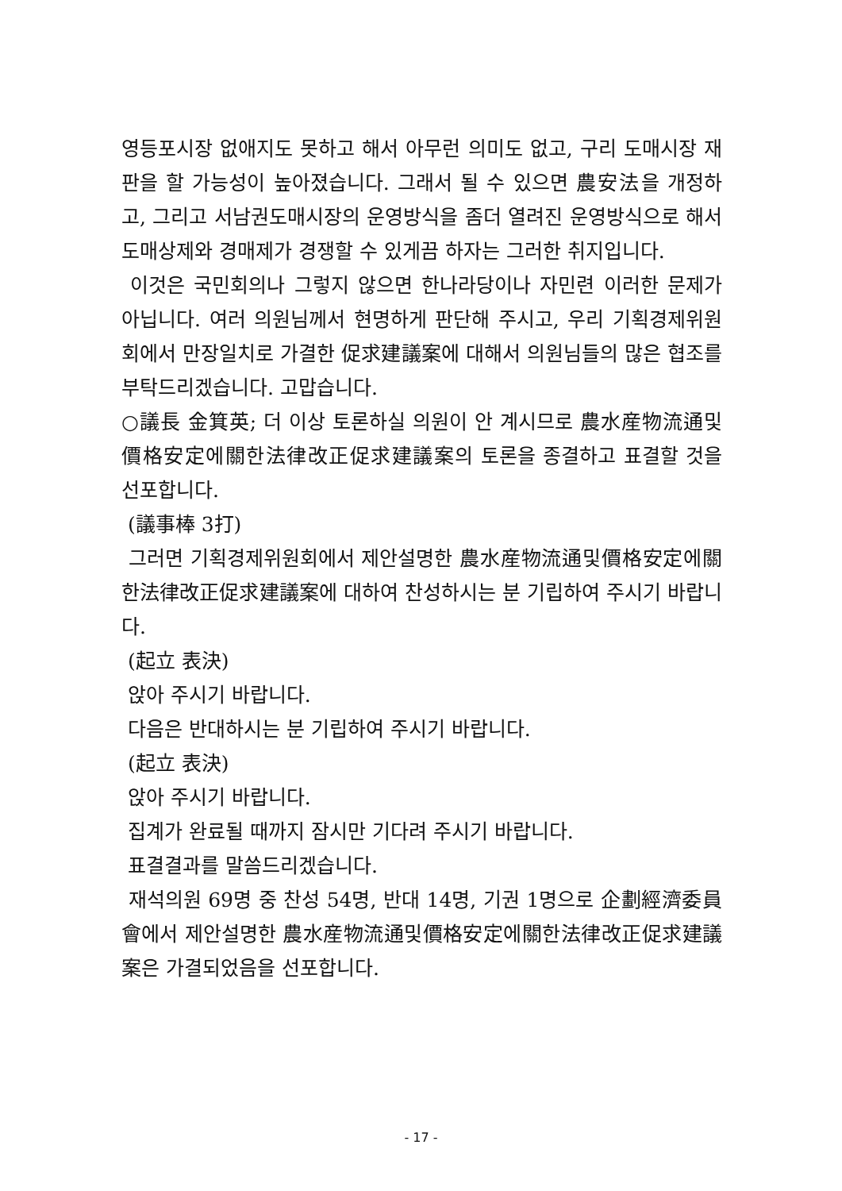영등포시장 없애지도 못하고 해서 아무런 의미도 없고, 구리 도매시장 재판을 할 가능성이 높아졌습니다. 그래서 될 수 있으면 農安法을 개정하고, 그리고 서남권도매시장의 운영방식을 좀더 열려진 운영방식으로 해서 도매상제와 경매제가 경쟁할 수 있게끔 하자는 그러한 취지입니다.
이것은 국민회의나 그렇지 않으면 한나라당이나 자민련 이러한 문제가 아닙니다. 여러 의원님께서 현명하게 판단해 주시고, 우리 기획경제위원회에서 만장일치로 가결한 促求建議案에 대해서 의원님들의 많은 협조를 부탁드리겠습니다. 고맙습니다.
○議長 金箕英; 더 이상 토론하실 의원이 안 계시므로 農水産物流通및價格安定에關한法律改正促求建議案의 토론을 종결하고 표결할 것을 선포합니다.
(議事棒 3打)
그러면 기획경제위원회에서 제안설명한 農水産物流通및價格安定에關한法律改正促求建議案에 대하여 찬성하시는 분 기립하여 주시기 바랍니다.
(起立 表決)
앉아 주시기 바랍니다.
다음은 반대하시는 분 기립하여 주시기 바랍니다.
(起立 表決)
앉아 주시기 바랍니다.
집계가 완료될 때까지 잠시만 기다려 주시기 바랍니다.
표결결과를 말씀드리겠습니다.
재석의원 69명 중 찬성 54명, 반대 14명, 기권 1명으로 企劃經濟委員會에서 제안설명한 農水産物流通및價格安定에關한法律改正促求建議案은 가결되었음을 선포합니다.
- 17 -